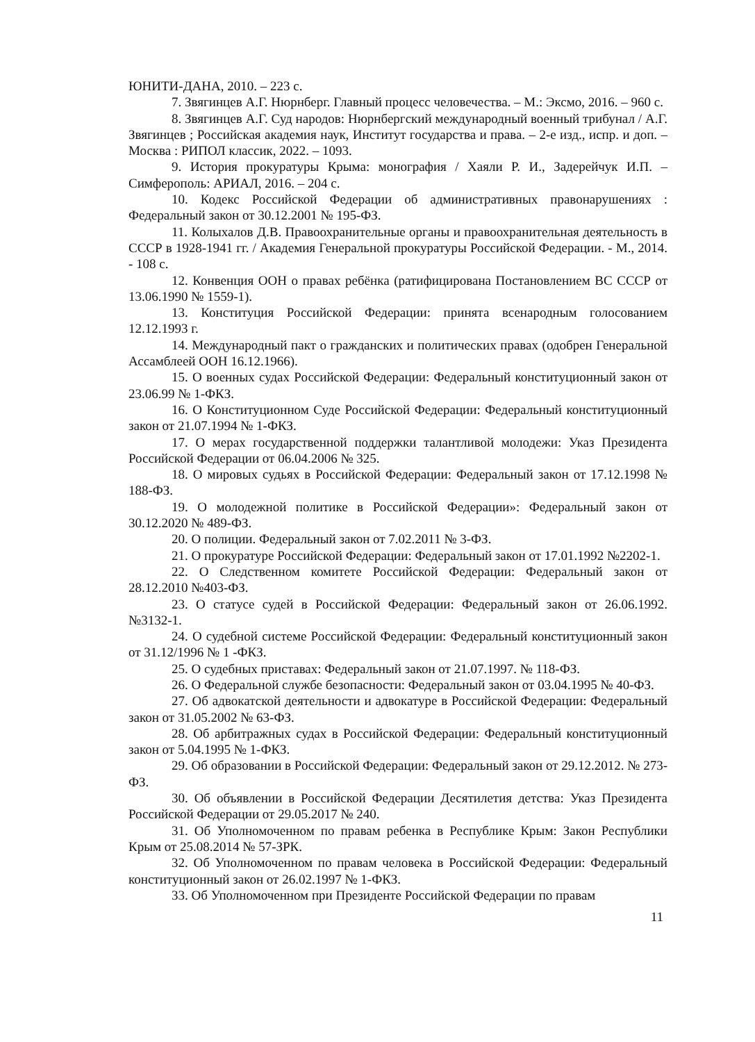ЮНИТИ-ДАНА, 2010. – 223 с.
7. Звягинцев А.Г. Нюрнберг. Главный процесс человечества. – М.: Эксмо, 2016. – 960 с.
8. Звягинцев А.Г. Суд народов: Нюрнбергский международный военный трибунал / А.Г. Звягинцев ; Российская академия наук, Институт государства и права. – 2-е изд., испр. и доп. – Москва : РИПОЛ классик, 2022. – 1093.
9. История прокуратуры Крыма: монография / Хаяли Р. И., Задерейчук И.П. – Симферополь: АРИАЛ, 2016. – 204 с.
10. Кодекс Российской Федерации об административных правонарушениях : Федеральный закон от 30.12.2001 № 195-ФЗ.
11. Колыхалов Д.В. Правоохранительные органы и правоохранительная деятельность в СССР в 1928-1941 гг. / Академия Генеральной прокуратуры Российской Федерации. - М., 2014. - 108 с.
12. Конвенция ООН о правах ребёнка (ратифицирована Постановлением ВС СССР от 13.06.1990 № 1559-1).
13. Конституция Российской Федерации: принята всенародным голосованием 12.12.1993 г.
14. Международный пакт о гражданских и политических правах (одобрен Генеральной Ассамблеей ООН 16.12.1966).
15. О военных судах Российской Федерации: Федеральный конституционный закон от 23.06.99 № 1-ФКЗ.
16. О Конституционном Суде Российской Федерации: Федеральный конституционный закон от 21.07.1994 № 1-ФКЗ.
17. О мерах государственной поддержки талантливой молодежи: Указ Президента Российской Федерации от 06.04.2006 № 325.
18. О мировых судьях в Российской Федерации: Федеральный закон от 17.12.1998 № 188-ФЗ.
19. О молодежной политике в Российской Федерации»: Федеральный закон от 30.12.2020 № 489-ФЗ.
20. О полиции. Федеральный закон от 7.02.2011 № 3-ФЗ.
21. О прокуратуре Российской Федерации: Федеральный закон от 17.01.1992 №2202-1.
22. О Следственном комитете Российской Федерации: Федеральный закон от 28.12.2010 №403-ФЗ.
23. О статусе судей в Российской Федерации: Федеральный закон от 26.06.1992. №3132-1.
24. О судебной системе Российской Федерации: Федеральный конституционный закон от 31.12/1996 № 1 -ФКЗ.
25. О судебных приставах: Федеральный закон от 21.07.1997. № 118-ФЗ.
26. О Федеральной службе безопасности: Федеральный закон от 03.04.1995 № 40-ФЗ.
27. Об адвокатской деятельности и адвокатуре в Российской Федерации: Федеральный закон от 31.05.2002 № 63-ФЗ.
28. Об арбитражных судах в Российской Федерации: Федеральный конституционный закон от 5.04.1995 № 1-ФКЗ.
29. Об образовании в Российской Федерации: Федеральный закон от 29.12.2012. № 273-ФЗ.
30. Об объявлении в Российской Федерации Десятилетия детства: Указ Президента Российской Федерации от 29.05.2017 № 240.
31. Об Уполномоченном по правам ребенка в Республике Крым: Закон Республики Крым от 25.08.2014 № 57-ЗРК.
32. Об Уполномоченном по правам человека в Российской Федерации: Федеральный конституционный закон от 26.02.1997 № 1-ФКЗ.
33. Об Уполномоченном при Президенте Российской Федерации по правам
11